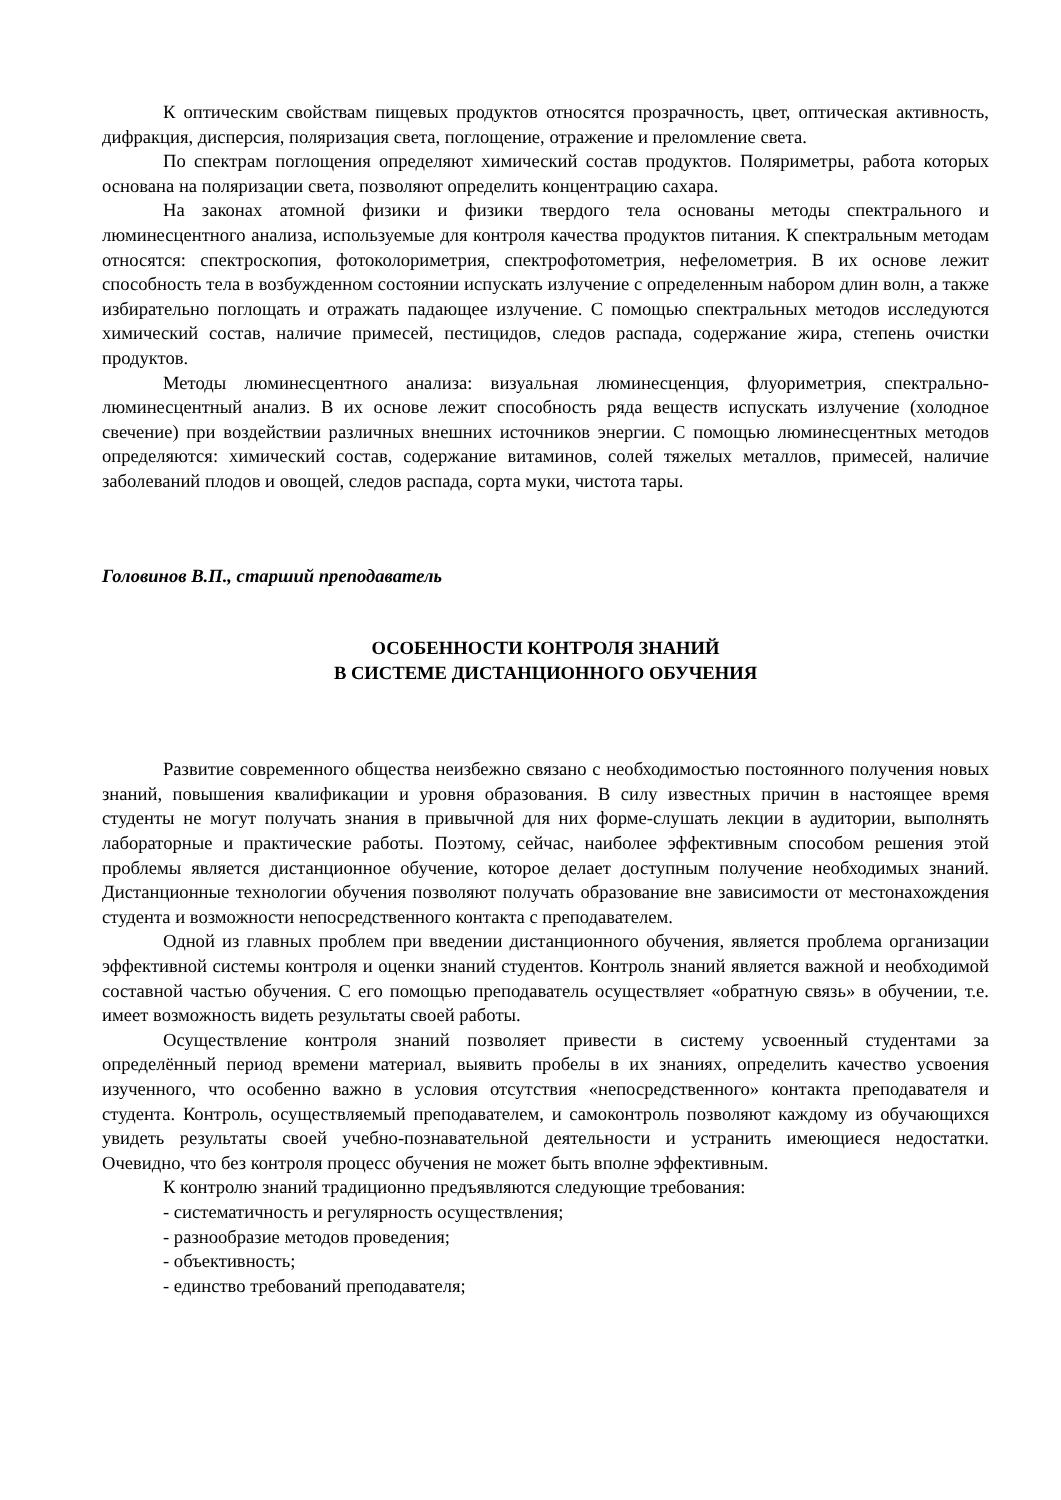К оптическим свойствам пищевых продуктов относятся прозрачность, цвет, оптическая активность, дифракция, дисперсия, поляризация света, поглощение, отражение и преломление света.
По спектрам поглощения определяют химический состав продуктов. Поляриметры, работа которых основана на поляризации света, позволяют определить концентрацию сахара.
На законах атомной физики и физики твердого тела основаны методы спектрального и люминесцентного анализа, используемые для контроля качества продуктов питания. К спектральным методам относятся: спектроскопия, фотоколориметрия, спектрофотометрия, нефелометрия. В их основе лежит способность тела в возбужденном состоянии испускать излучение с определенным набором длин волн, а также избирательно поглощать и отражать падающее излучение. С помощью спектральных методов исследуются химический состав, наличие примесей, пестицидов, следов распада, содержание жира, степень очистки продуктов.
Методы люминесцентного анализа: визуальная люминесценция, флуориметрия, спектрально-люминесцентный анализ. В их основе лежит способность ряда веществ испускать излучение (холодное свечение) при воздействии различных внешних источников энергии. С помощью люминесцентных методов определяются: химический состав, содержание витаминов, солей тяжелых металлов, примесей, наличие заболеваний плодов и овощей, следов распада, сорта муки, чистота тары.
Головинов В.П., старший преподаватель
ОСОБЕННОСТИ КОНТРОЛЯ ЗНАНИЙ
В СИСТЕМЕ ДИСТАНЦИОННОГО ОБУЧЕНИЯ
Развитие современного общества неизбежно связано с необходимостью постоянного получения новых знаний, повышения квалификации и уровня образования. В силу известных причин в настоящее время студенты не могут получать знания в привычной для них форме-слушать лекции в аудитории, выполнять лабораторные и практические работы. Поэтому, сейчас, наиболее эффективным способом решения этой проблемы является дистанционное обучение, которое делает доступным получение необходимых знаний. Дистанционные технологии обучения позволяют получать образование вне зависимости от местонахождения студента и возможности непосредственного контакта с преподавателем.
Одной из главных проблем при введении дистанционного обучения, является проблема организации эффективной системы контроля и оценки знаний студентов. Контроль знаний является важной и необходимой составной частью обучения. С его помощью преподаватель осуществляет «обратную связь» в обучении, т.е. имеет возможность видеть результаты своей работы.
Осуществление контроля знаний позволяет привести в систему усвоенный студентами за определённый период времени материал, выявить пробелы в их знаниях, определить качество усвоения изученного, что особенно важно в условия отсутствия «непосредственного» контакта преподавателя и студента. Контроль, осуществляемый преподавателем, и самоконтроль позволяют каждому из обучающихся увидеть результаты своей учебно-познавательной деятельности и устранить имеющиеся недостатки. Очевидно, что без контроля процесс обучения не может быть вполне эффективным.
К контролю знаний традиционно предъявляются следующие требования:
- систематичность и регулярность осуществления;
- разнообразие методов проведения;
- объективность;
- единство требований преподавателя;